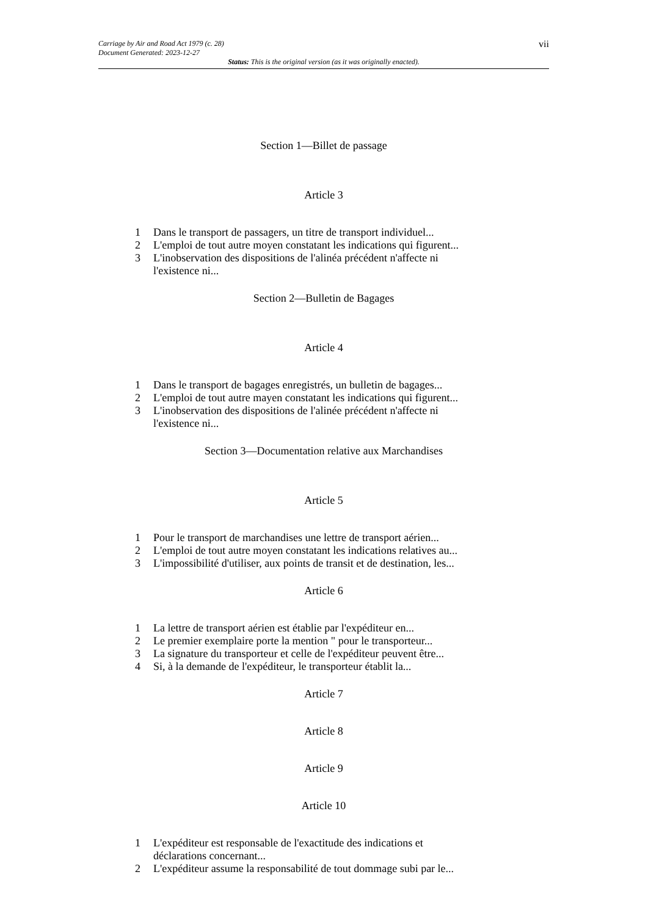Carriage by Air and Road Act 1979 (c. 28)
Document Generated: 2023-12-27
vii
Status: This is the original version (as it was originally enacted).
Section 1—Billet de passage
Article 3
1 Dans le transport de passagers, un titre de transport individuel...
2 L'emploi de tout autre moyen constatant les indications qui figurent...
3 L'inobservation des dispositions de l'alinéa précédent n'affecte ni l'existence ni...
Section 2—Bulletin de Bagages
Article 4
1 Dans le transport de bagages enregistrés, un bulletin de bagages...
2 L'emploi de tout autre mayen constatant les indications qui figurent...
3 L'inobservation des dispositions de l'alinée précédent n'affecte ni l'existence ni...
Section 3—Documentation relative aux Marchandises
Article 5
1 Pour le transport de marchandises une lettre de transport aérien...
2 L'emploi de tout autre moyen constatant les indications relatives au...
3 L'impossibilité d'utiliser, aux points de transit et de destination, les...
Article 6
1 La lettre de transport aérien est établie par l'expéditeur en...
2 Le premier exemplaire porte la mention " pour le transporteur...
3 La signature du transporteur et celle de l'expéditeur peuvent être...
4 Si, à la demande de l'expéditeur, le transporteur établit la...
Article 7
Article 8
Article 9
Article 10
1 L'expéditeur est responsable de l'exactitude des indications et déclarations concernant...
2 L'expéditeur assume la responsabilité de tout dommage subi par le...